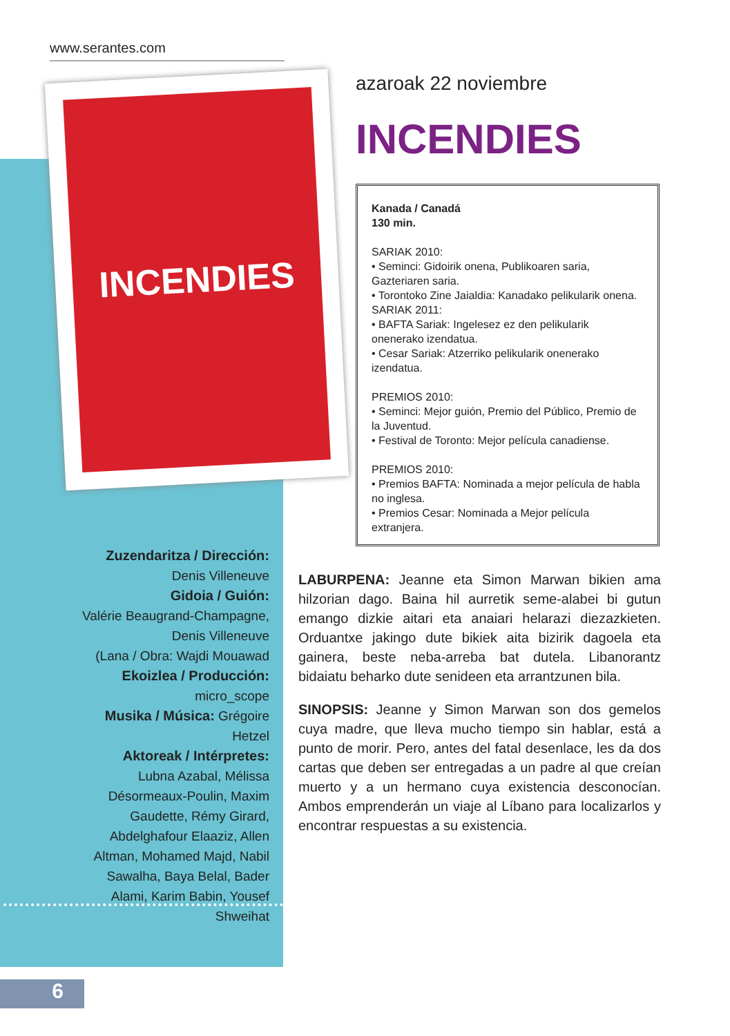www.serantes.com
INCENDIES
azaroak 22 noviembre
INCENDIES
Kanada / Canadá
130 min.
SARIAK 2010:
• Seminci: Gidoirik onena, Publikoaren saria, Gazteriaren saria.
• Torontoko Zine Jaialdia: Kanadako pelikularik onena.
SARIAK 2011:
• BAFTA Sariak: Ingelesez ez den pelikularik onenerako izendatua.
• Cesar Sariak: Atzerriko pelikularik onenerako izendatua.
PREMIOS 2010:
• Seminci: Mejor guión, Premio del Público, Premio de la Juventud.
• Festival de Toronto: Mejor película canadiense.
PREMIOS 2010:
• Premios BAFTA: Nominada a mejor película de habla no inglesa.
• Premios Cesar: Nominada a Mejor película extranjera.
Zuzendaritza / Dirección:
Denis Villeneuve
Gidoia / Guión:
Valérie Beaugrand-Champagne,
Denis Villeneuve
(Lana / Obra: Wajdi Mouawad
Ekoizlea / Producción:
micro_scope
Musika / Música: Grégoire Hetzel
Aktoreak / Intérpretes:
Lubna Azabal, Mélissa Désormeaux-Poulin, Maxim Gaudette, Rémy Girard, Abdelghafour Elaaziz, Allen Altman, Mohamed Majd, Nabil Sawalha, Baya Belal, Bader Alami, Karim Babin, Yousef Shweihat
LABURPENA: Jeanne eta Simon Marwan bikien ama hilzorian dago. Baina hil aurretik seme-alabei bi gutun emango dizkie aitari eta anaiari helarazi diezazkieten. Orduantxe jakingo dute bikiek aita bizirik dagoela eta gainera, beste neba-arreba bat dutela. Libanorantz bidaiatu beharko dute senideen eta arrantzunen bila.
SINOPSIS: Jeanne y Simon Marwan son dos gemelos cuya madre, que lleva mucho tiempo sin hablar, está a punto de morir. Pero, antes del fatal desenlace, les da dos cartas que deben ser entregadas a un padre al que creían muerto y a un hermano cuya existencia desconocían. Ambos emprenderán un viaje al Líbano para localizarlos y encontrar respuestas a su existencia.
6